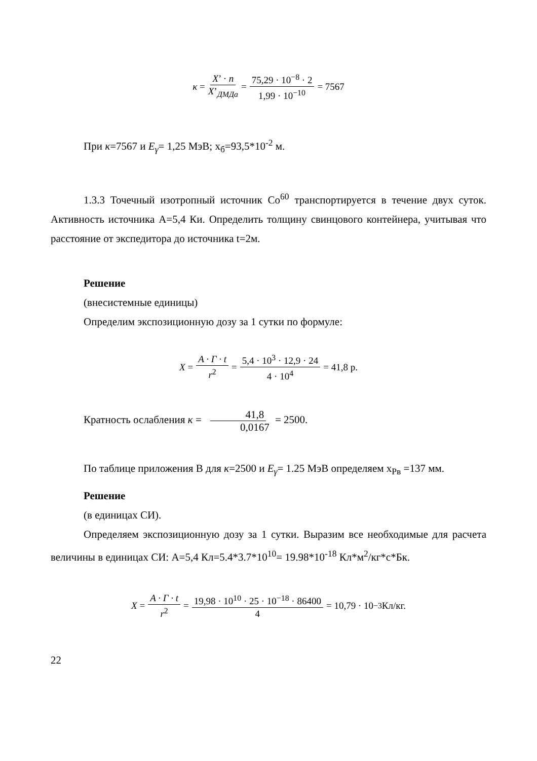κ = X’ · n X’<sub>ДМДа</sub> = 75,29 · 10<sup>−8</sup> · 2 1,99 · 10<sup>−10</sup> = 7567
При κ=7567 и E<sub>γ</sub>= 1,25 МэВ; x<sub>б</sub>=93,5*10<sup>-2</sup> м.
1.3.3 Точечный изотропный источник Co<sup>60</sup> транспортируется в течение двух суток. Активность источника A=5,4 Ки. Определить толщину свинцового контейнера, учитывая что расстояние от экспедитора до источника t=2м.
Решение
(внесистемные единицы)
Определим экспозиционную дозу за 1 сутки по формуле:
X = A · Г · t r<sup>2</sup> = 5,4 · 10<sup>3</sup> · 12,9 · 24 4 · 10<sup>4</sup> = 41,8 р.
Кратность ослабления κ = 41,8 0,0167 = 2500.
По таблице приложения В для κ=2500 и E<sub>γ</sub>= 1.25 МэВ определяем x<sub>Pв</sub> =137 мм.
Решение
(в единицах СИ).
Определяем экспозиционную дозу за 1 сутки. Выразим все необходимые для расчета величины в единицах СИ: A=5,4 Кл=5.4*3.7*10<sup>10</sup>= 19.98*10<sup>-18</sup> Кл*м<sup>2</sup>/кг*с*Бк.
X = A · Г · t r<sup>2</sup> = 19,98 · 10<sup>10</sup> · 25 · 10<sup>−18</sup> · 86400 4 = 10,79 · 10<sup>−3</sup> Кл/кг.
22